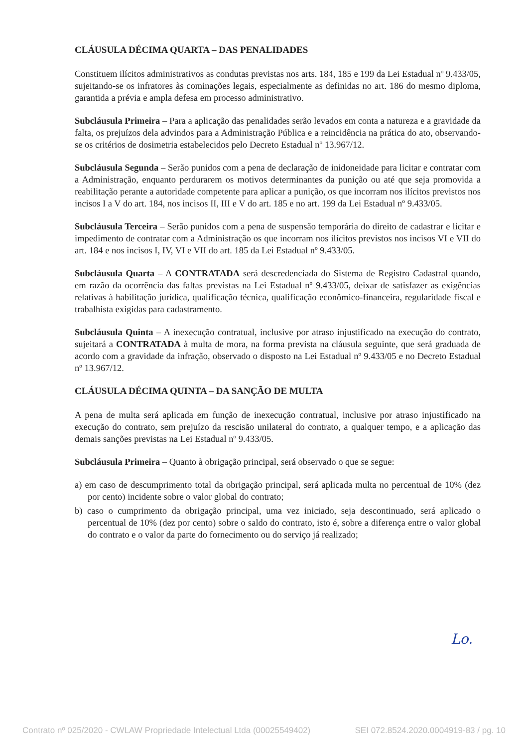CLÁUSULA DÉCIMA QUARTA – DAS PENALIDADES
Constituem ilícitos administrativos as condutas previstas nos arts. 184, 185 e 199 da Lei Estadual nº 9.433/05, sujeitando-se os infratores às cominações legais, especialmente as definidas no art. 186 do mesmo diploma, garantida a prévia e ampla defesa em processo administrativo.
Subcláusula Primeira – Para a aplicação das penalidades serão levados em conta a natureza e a gravidade da falta, os prejuízos dela advindos para a Administração Pública e a reincidência na prática do ato, observando-se os critérios de dosimetria estabelecidos pelo Decreto Estadual nº 13.967/12.
Subcláusula Segunda – Serão punidos com a pena de declaração de inidoneidade para licitar e contratar com a Administração, enquanto perdurarem os motivos determinantes da punição ou até que seja promovida a reabilitação perante a autoridade competente para aplicar a punição, os que incorram nos ilícitos previstos nos incisos I a V do art. 184, nos incisos II, III e V do art. 185 e no art. 199 da Lei Estadual nº 9.433/05.
Subcláusula Terceira – Serão punidos com a pena de suspensão temporária do direito de cadastrar e licitar e impedimento de contratar com a Administração os que incorram nos ilícitos previstos nos incisos VI e VII do art. 184 e nos incisos I, IV, VI e VII do art. 185 da Lei Estadual nº 9.433/05.
Subcláusula Quarta – A CONTRATADA será descredenciada do Sistema de Registro Cadastral quando, em razão da ocorrência das faltas previstas na Lei Estadual nº 9.433/05, deixar de satisfazer as exigências relativas à habilitação jurídica, qualificação técnica, qualificação econômico-financeira, regularidade fiscal e trabalhista exigidas para cadastramento.
Subcláusula Quinta – A inexecução contratual, inclusive por atraso injustificado na execução do contrato, sujeitará a CONTRATADA à multa de mora, na forma prevista na cláusula seguinte, que será graduada de acordo com a gravidade da infração, observado o disposto na Lei Estadual nº 9.433/05 e no Decreto Estadual nº 13.967/12.
CLÁUSULA DÉCIMA QUINTA – DA SANÇÃO DE MULTA
A pena de multa será aplicada em função de inexecução contratual, inclusive por atraso injustificado na execução do contrato, sem prejuízo da rescisão unilateral do contrato, a qualquer tempo, e a aplicação das demais sanções previstas na Lei Estadual nº 9.433/05.
Subcláusula Primeira – Quanto à obrigação principal, será observado o que se segue:
a) em caso de descumprimento total da obrigação principal, será aplicada multa no percentual de 10% (dez por cento) incidente sobre o valor global do contrato;
b) caso o cumprimento da obrigação principal, uma vez iniciado, seja descontinuado, será aplicado o percentual de 10% (dez por cento) sobre o saldo do contrato, isto é, sobre a diferença entre o valor global do contrato e o valor da parte do fornecimento ou do serviço já realizado;
Lo.
Contrato nº 025/2020 - CWLAW Propriedade Intelectual Ltda (00025549402) SEI 072.8524.2020.0004919-83 / pg. 10